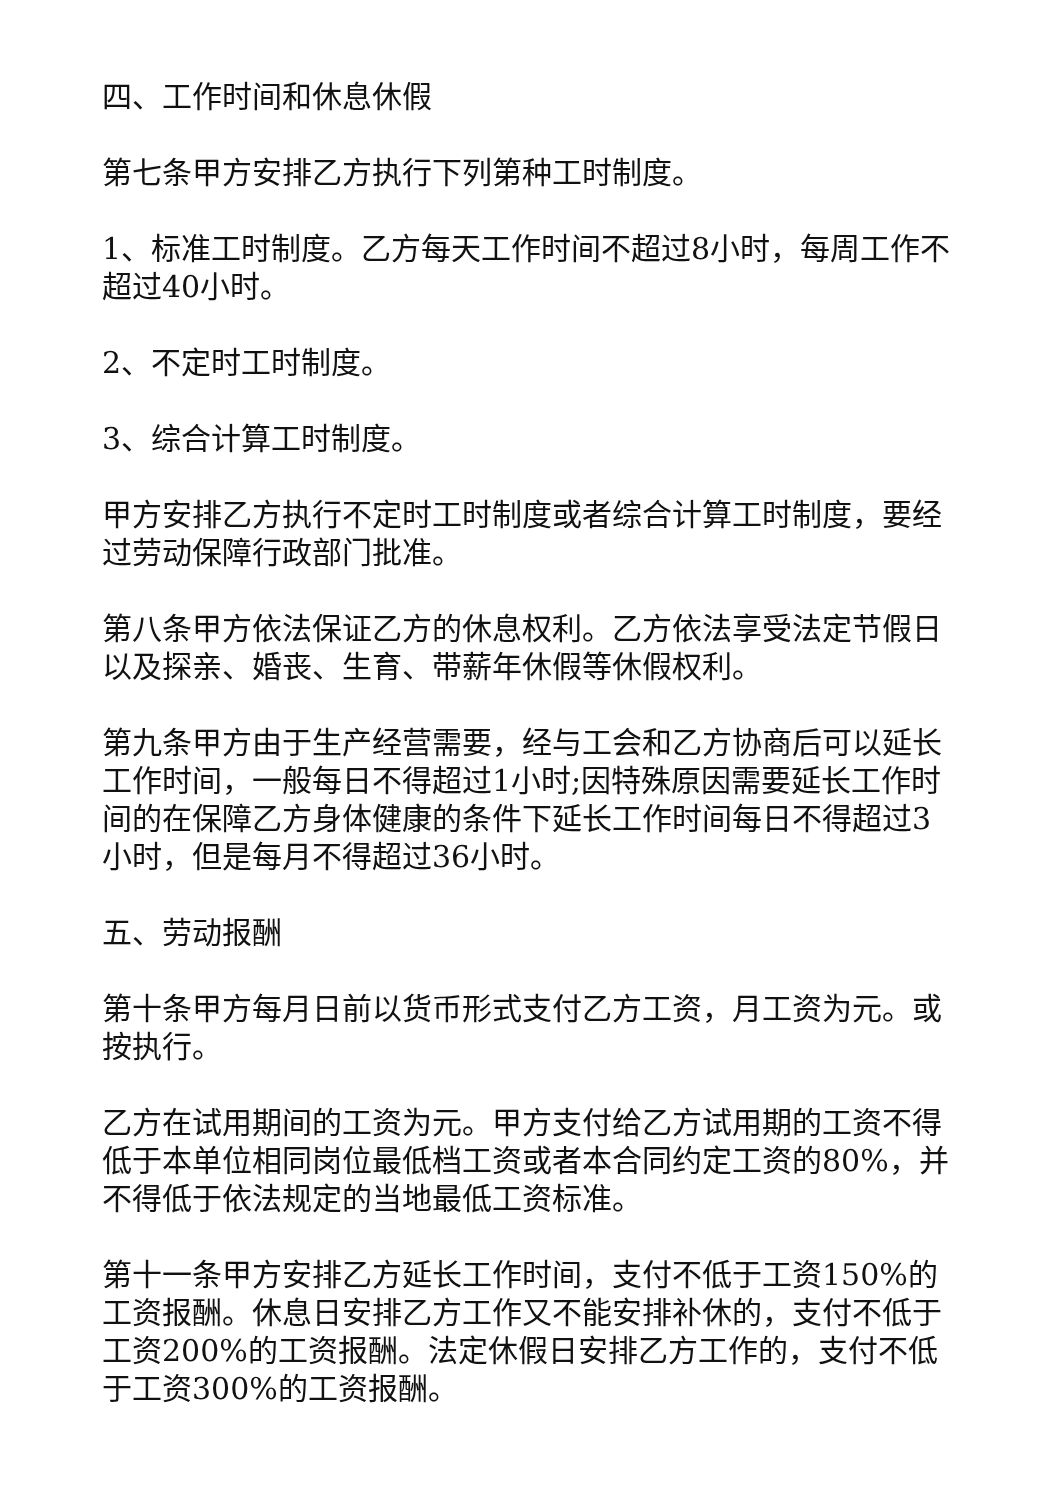四、工作时间和休息休假
第七条甲方安排乙方执行下列第种工时制度。
1、标准工时制度。乙方每天工作时间不超过8小时，每周工作不超过40小时。
2、不定时工时制度。
3、综合计算工时制度。
甲方安排乙方执行不定时工时制度或者综合计算工时制度，要经过劳动保障行政部门批准。
第八条甲方依法保证乙方的休息权利。乙方依法享受法定节假日以及探亲、婚丧、生育、带薪年休假等休假权利。
第九条甲方由于生产经营需要，经与工会和乙方协商后可以延长工作时间，一般每日不得超过1小时;因特殊原因需要延长工作时间的在保障乙方身体健康的条件下延长工作时间每日不得超过3小时，但是每月不得超过36小时。
五、劳动报酬
第十条甲方每月日前以货币形式支付乙方工资，月工资为元。或按执行。
乙方在试用期间的工资为元。甲方支付给乙方试用期的工资不得低于本单位相同岗位最低档工资或者本合同约定工资的80%，并不得低于依法规定的当地最低工资标准。
第十一条甲方安排乙方延长工作时间，支付不低于工资150%的工资报酬。休息日安排乙方工作又不能安排补休的，支付不低于工资200%的工资报酬。法定休假日安排乙方工作的，支付不低于工资300%的工资报酬。